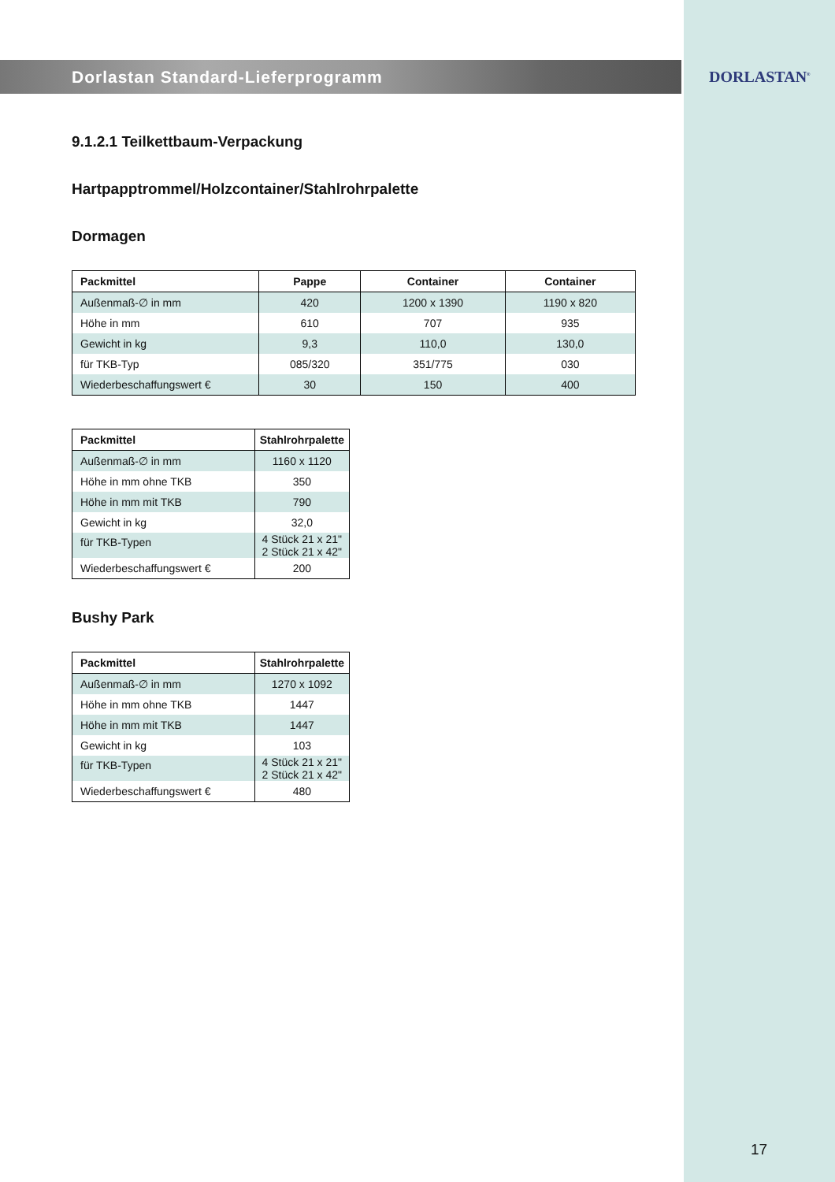DORLASTAN<sup>®</sup>
Dorlastan Standard-Lieferprogramm
9.1.2.1 Teilkettbaum-Verpackung
Hartpapptrommel/Holzcontainer/Stahlrohrpalette
Dormagen
| Packmittel | Pappe | Container | Container |
| --- | --- | --- | --- |
| Außenmaß-∅ in mm | 420 | 1200 x 1390 | 1190 x 820 |
| Höhe in mm | 610 | 707 | 935 |
| Gewicht in kg | 9,3 | 110,0 | 130,0 |
| für TKB-Typ | 085/320 | 351/775 | 030 |
| Wiederbeschaffungswert € | 30 | 150 | 400 |
| Packmittel | Stahlrohrpalette |
| --- | --- |
| Außenmaß-∅ in mm | 1160 x 1120 |
| Höhe in mm ohne TKB | 350 |
| Höhe in mm mit TKB | 790 |
| Gewicht in kg | 32,0 |
| für TKB-Typen | 4 Stück 21 x 21" 2 Stück 21 x 42" |
| Wiederbeschaffungswert € | 200 |
Bushy Park
| Packmittel | Stahlrohrpalette |
| --- | --- |
| Außenmaß-∅ in mm | 1270 x 1092 |
| Höhe in mm ohne TKB | 1447 |
| Höhe in mm mit TKB | 1447 |
| Gewicht in kg | 103 |
| für TKB-Typen | 4 Stück 21 x 21" 2 Stück 21 x 42" |
| Wiederbeschaffungswert € | 480 |
17